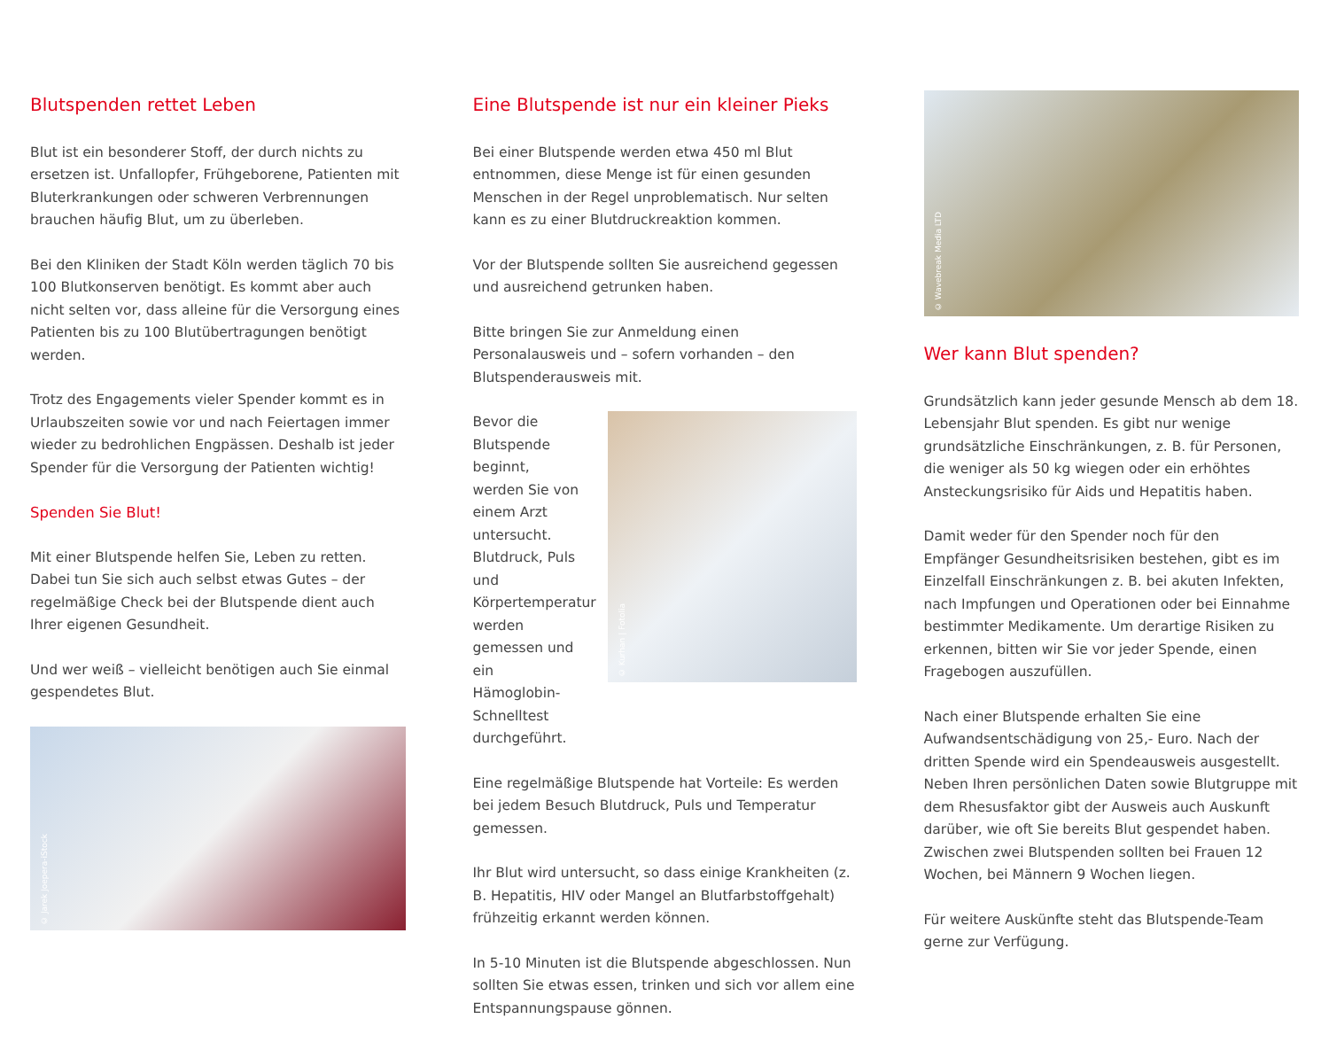Blutspenden rettet Leben
Blut ist ein besonderer Stoff, der durch nichts zu ersetzen ist. Unfallopfer, Frühgeborene, Patienten mit Bluterkrankungen oder schweren Verbrennungen brauchen häufig Blut, um zu überleben.
Bei den Kliniken der Stadt Köln werden täglich 70 bis 100 Blutkonserven benötigt. Es kommt aber auch nicht selten vor, dass alleine für die Versorgung eines Patienten bis zu 100 Blutübertragungen benötigt werden.
Trotz des Engagements vieler Spender kommt es in Urlaubszeiten sowie vor und nach Feiertagen immer wieder zu bedrohlichen Engpässen. Deshalb ist jeder Spender für die Versorgung der Patienten wichtig!
Spenden Sie Blut!
Mit einer Blutspende helfen Sie, Leben zu retten. Dabei tun Sie sich auch selbst etwas Gutes – der regelmäßige Check bei der Blutspende dient auch Ihrer eigenen Gesundheit.
Und wer weiß – vielleicht benötigen auch Sie einmal gespendetes Blut.
© Jarek Joepera-iStock
Eine Blutspende ist nur ein kleiner Pieks
Bei einer Blutspende werden etwa 450 ml Blut entnommen, diese Menge ist für einen gesunden Menschen in der Regel unproblematisch. Nur selten kann es zu einer Blutdruckreaktion kommen.
Vor der Blutspende sollten Sie ausreichend gegessen und ausreichend getrunken haben.
Bitte bringen Sie zur Anmeldung einen Personalausweis und – sofern vorhanden – den Blutspenderausweis mit.
Bevor die Blutspende beginnt, werden Sie von einem Arzt untersucht. Blutdruck, Puls und Körpertemperatur werden gemessen und ein Hämoglobin-Schnelltest durchgeführt.
© Kurhan | Fotolia
Eine regelmäßige Blutspende hat Vorteile: Es werden bei jedem Besuch Blutdruck, Puls und Temperatur gemessen.
Ihr Blut wird untersucht, so dass einige Krankheiten (z. B. Hepatitis, HIV oder Mangel an Blutfarbstoffgehalt) frühzeitig erkannt werden können.
In 5-10 Minuten ist die Blutspende abgeschlossen. Nun sollten Sie etwas essen, trinken und sich vor allem eine Entspannungspause gönnen.
© Wavebreak Media LTD
Wer kann Blut spenden?
Grundsätzlich kann jeder gesunde Mensch ab dem 18. Lebensjahr Blut spenden. Es gibt nur wenige grundsätzliche Einschränkungen, z. B. für Personen, die weniger als 50 kg wiegen oder ein erhöhtes Ansteckungsrisiko für Aids und Hepatitis haben.
Damit weder für den Spender noch für den Empfänger Gesundheitsrisiken bestehen, gibt es im Einzelfall Einschränkungen z. B. bei akuten Infekten, nach Impfungen und Operationen oder bei Einnahme bestimmter Medikamente. Um derartige Risiken zu erkennen, bitten wir Sie vor jeder Spende, einen Fragebogen auszufüllen.
Nach einer Blutspende erhalten Sie eine Aufwandsentschädigung von 25,- Euro. Nach der dritten Spende wird ein Spendeausweis ausgestellt. Neben Ihren persönlichen Daten sowie Blutgruppe mit dem Rhesusfaktor gibt der Ausweis auch Auskunft darüber, wie oft Sie bereits Blut gespendet haben. Zwischen zwei Blutspenden sollten bei Frauen 12 Wochen, bei Männern 9 Wochen liegen.
Für weitere Auskünfte steht das Blutspende-Team gerne zur Verfügung.